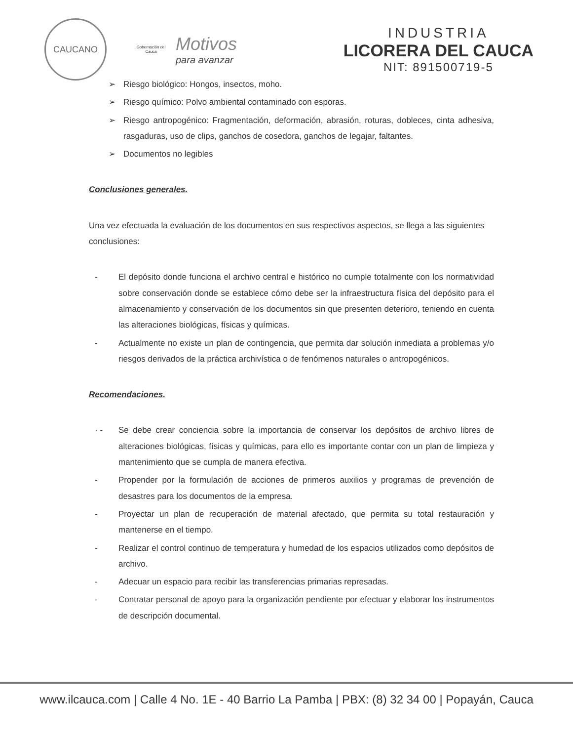CAUCANO
Gobernación del Cauca
Motivos
para avanzar
INDUSTRIA
LICORERA DEL CAUCA
NIT: 891500719-5
➢ Riesgo biológico: Hongos, insectos, moho.
➢ Riesgo químico: Polvo ambiental contaminado con esporas.
➢ Riesgo antropogénico: Fragmentación, deformación, abrasión, roturas, dobleces, cinta adhesiva, rasgaduras, uso de clips, ganchos de cosedora, ganchos de legajar, faltantes.
➢ Documentos no legibles
Conclusiones generales.
Una vez efectuada la evaluación de los documentos en sus respectivos aspectos, se llega a las siguientes conclusiones:
- El depósito donde funciona el archivo central e histórico no cumple totalmente con los normatividad sobre conservación donde se establece cómo debe ser la infraestructura física del depósito para el almacenamiento y conservación de los documentos sin que presenten deterioro, teniendo en cuenta las alteraciones biológicas, físicas y químicas.
- Actualmente no existe un plan de contingencia, que permita dar solución inmediata a problemas y/o riesgos derivados de la práctica archivística o de fenómenos naturales o antropogénicos.
Recomendaciones.
· - Se debe crear conciencia sobre la importancia de conservar los depósitos de archivo libres de alteraciones biológicas, físicas y químicas, para ello es importante contar con un plan de limpieza y mantenimiento que se cumpla de manera efectiva.
- Propender por la formulación de acciones de primeros auxilios y programas de prevención de desastres para los documentos de la empresa.
- Proyectar un plan de recuperación de material afectado, que permita su total restauración y mantenerse en el tiempo.
- Realizar el control continuo de temperatura y humedad de los espacios utilizados como depósitos de archivo.
- Adecuar un espacio para recibir las transferencias primarias represadas.
- Contratar personal de apoyo para la organización pendiente por efectuar y elaborar los instrumentos de descripción documental.
www.ilcauca.com | Calle 4 No. 1E - 40 Barrio La Pamba | PBX: (8) 32 34 00 | Popayán, Cauca